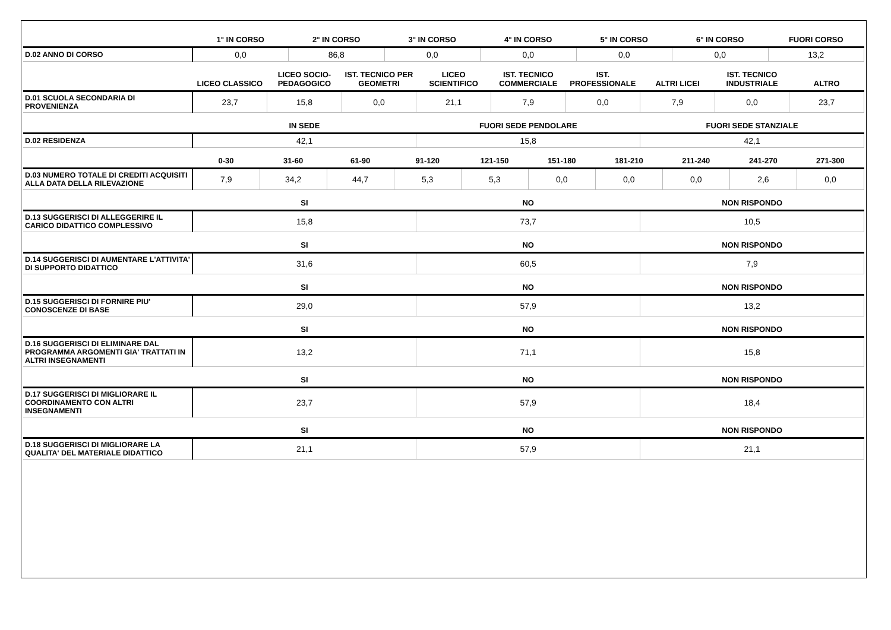| | 1° IN CORSO | 2° IN CORSO | 3° IN CORSO | 4° IN CORSO | 5° IN CORSO | 6° IN CORSO | FUORI CORSO |
| --- | --- | --- | --- | --- | --- | --- | --- |
| D.02 ANNO DI CORSO | 0,0 | 86,8 | 0,0 | 0,0 | 0,0 | 0,0 | 13,2 |
| | LICEO CLASSICO | LICEO SOCIO-PEDAGOGICO | IST. TECNICO PER GEOMETRI | LICEO SCIENTIFICO | IST. TECNICO COMMERCIALE | IST. PROFESSIONALE | ALTRI LICEI | IST. TECNICO INDUSTRIALE | ALTRO |
| --- | --- | --- | --- | --- | --- | --- | --- | --- | --- |
| D.01 SCUOLA SECONDARIA DI PROVENIENZA | 23,7 | 15,8 | 0,0 | 21,1 | 7,9 | 0,0 | 7,9 | 0,0 | 23,7 |
| | IN SEDE | FUORI SEDE PENDOLARE | FUORI SEDE STANZIALE |
| --- | --- | --- | --- |
| D.02 RESIDENZA | 42,1 | 15,8 | 42,1 |
| | 0-30 | 31-60 | 61-90 | 91-120 | 121-150 | 151-180 | 181-210 | 211-240 | 241-270 | 271-300 |
| --- | --- | --- | --- | --- | --- | --- | --- | --- | --- | --- |
| D.03 NUMERO TOTALE DI CREDITI ACQUISITI ALLA DATA DELLA RILEVAZIONE | 7,9 | 34,2 | 44,7 | 5,3 | 5,3 | 0,0 | 0,0 | 0,0 | 2,6 | 0,0 |
| | SI | NO | NON RISPONDO |
| --- | --- | --- | --- |
| D.13 SUGGERISCI DI ALLEGGERIRE IL CARICO DIDATTICO COMPLESSIVO | 15,8 | 73,7 | 10,5 |
| | SI | NO | NON RISPONDO |
| --- | --- | --- | --- |
| D.14 SUGGERISCI DI AUMENTARE L'ATTIVITA' DI SUPPORTO DIDATTICO | 31,6 | 60,5 | 7,9 |
| | SI | NO | NON RISPONDO |
| --- | --- | --- | --- |
| D.15 SUGGERISCI DI FORNIRE PIU' CONOSCENZE DI BASE | 29,0 | 57,9 | 13,2 |
| | SI | NO | NON RISPONDO |
| --- | --- | --- | --- |
| D.16 SUGGERISCI DI ELIMINARE DAL PROGRAMMA ARGOMENTI GIA' TRATTATI IN ALTRI INSEGNAMENTI | 13,2 | 71,1 | 15,8 |
| | SI | NO | NON RISPONDO |
| --- | --- | --- | --- |
| D.17 SUGGERISCI DI MIGLIORARE IL COORDINAMENTO CON ALTRI INSEGNAMENTI | 23,7 | 57,9 | 18,4 |
| | SI | NO | NON RISPONDO |
| --- | --- | --- | --- |
| D.18 SUGGERISCI DI MIGLIORARE LA QUALITA' DEL MATERIALE DIDATTICO | 21,1 | 57,9 | 21,1 |